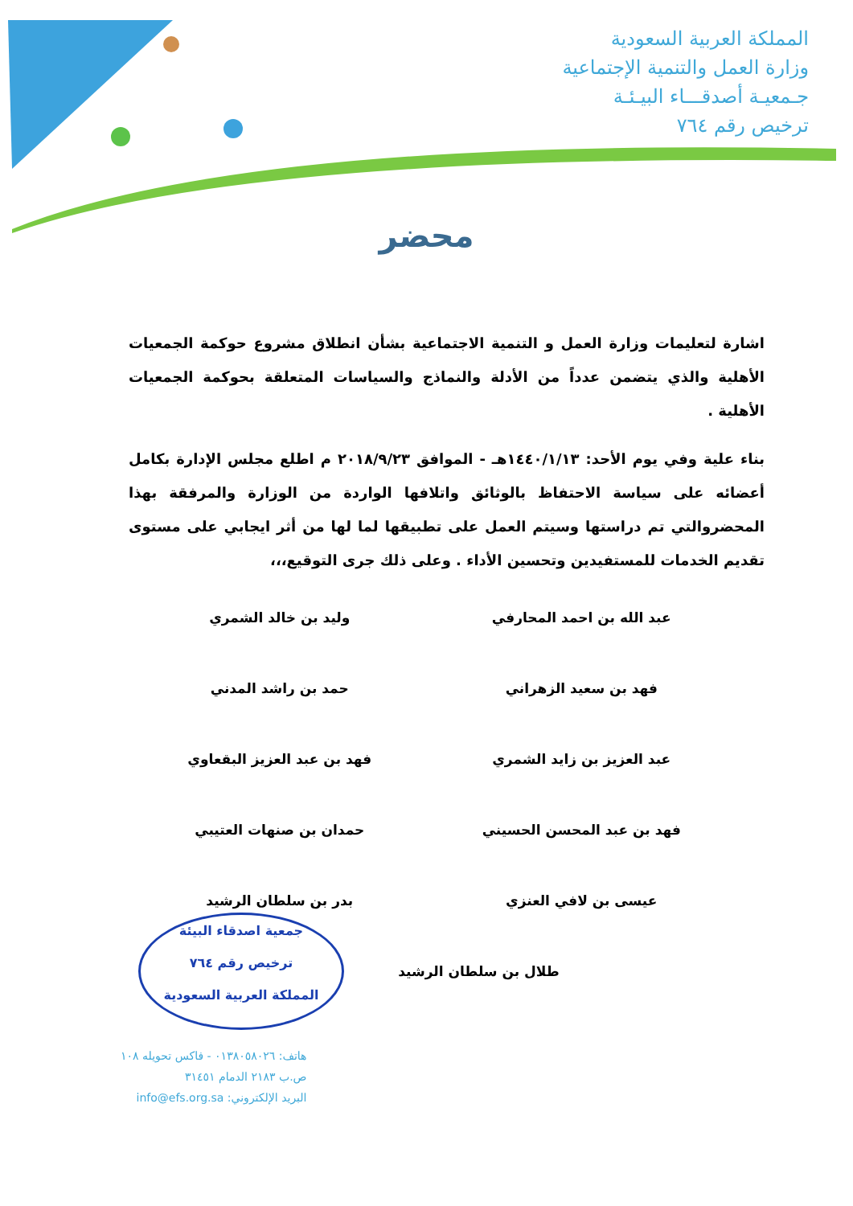المملكة العربية السعودية
وزارة العمل والتنمية الإجتماعية
جـمعيـة أصدقـــاء البيـئـة
ترخيص رقم ٧٦٤
محضر
اشارة لتعليمات وزارة العمل و التنمية الاجتماعية بشأن انطلاق مشروع حوكمة الجمعيات الأهلية والذي يتضمن عدداً من الأدلة والنماذج والسياسات المتعلقة بحوكمة الجمعيات الأهلية .
بناء علية وفي يوم الأحد: ١٤٤٠/١/١٣هـ - الموافق ٢٠١٨/٩/٢٣ م اطلع مجلس الإدارة بكامل أعضائه على سياسة الاحتفاظ بالوثائق واتلافها الواردة من الوزارة والمرفقة بهذا المحضروالتي تم دراستها وسيتم العمل على تطبيقها لما لها من أثر ايجابي على مستوى تقديم الخدمات للمستفيدين وتحسين الأداء . وعلى ذلك جرى التوقيع،،،
عبد الله بن احمد المحارفي
فهد بن سعيد الزهراني
عبد العزيز بن زايد الشمري
فهد بن عبد المحسن الحسيني
عيسى بن لافي العنزي
وليد بن خالد الشمري
حمد بن راشد المدني
فهد بن عبد العزيز البقعاوي
حمدان بن صنهات العتيبي
بدر بن سلطان الرشيد
طلال بن سلطان الرشيد
جمعية اصدقاء البيئة
ترخيص رقم ٧٦٤
المملكة العربية السعودية
هاتف: ٠١٣٨٠٥٨٠٢٦ - فاكس تحويله ١٠٨
ص.ب ٢١٨٣ الدمام ٣١٤٥١
البريد الإلكتروني: info@efs.org.sa